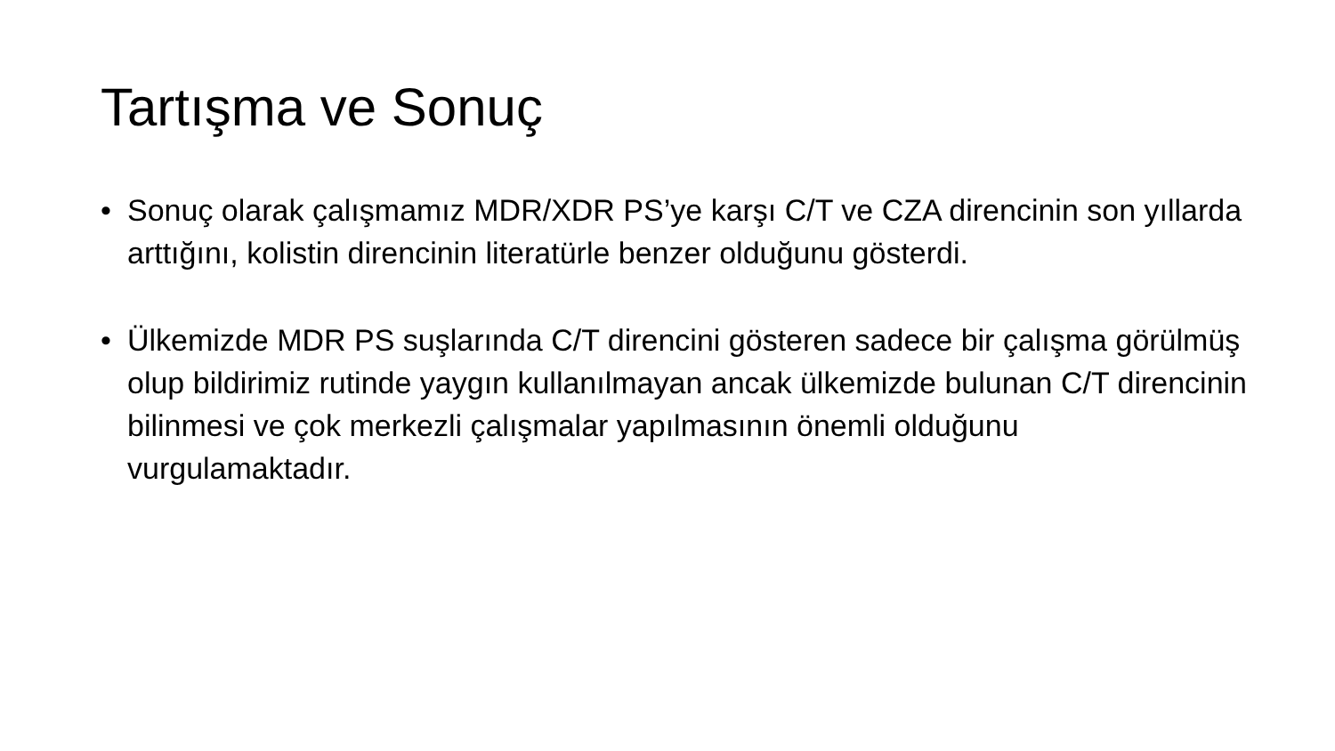Tartışma ve Sonuç
• Sonuç olarak çalışmamız MDR/XDR PS’ye karşı C/T ve CZA direncinin son yıllarda arttığını, kolistin direncinin literatürle benzer olduğunu gösterdi.
• Ülkemizde MDR PS suşlarında C/T direncini gösteren sadece bir çalışma görülmüş olup bildirimiz rutinde yaygın kullanılmayan ancak ülkemizde bulunan C/T direncinin bilinmesi ve çok merkezli çalışmalar yapılmasının önemli olduğunu vurgulamaktadır.